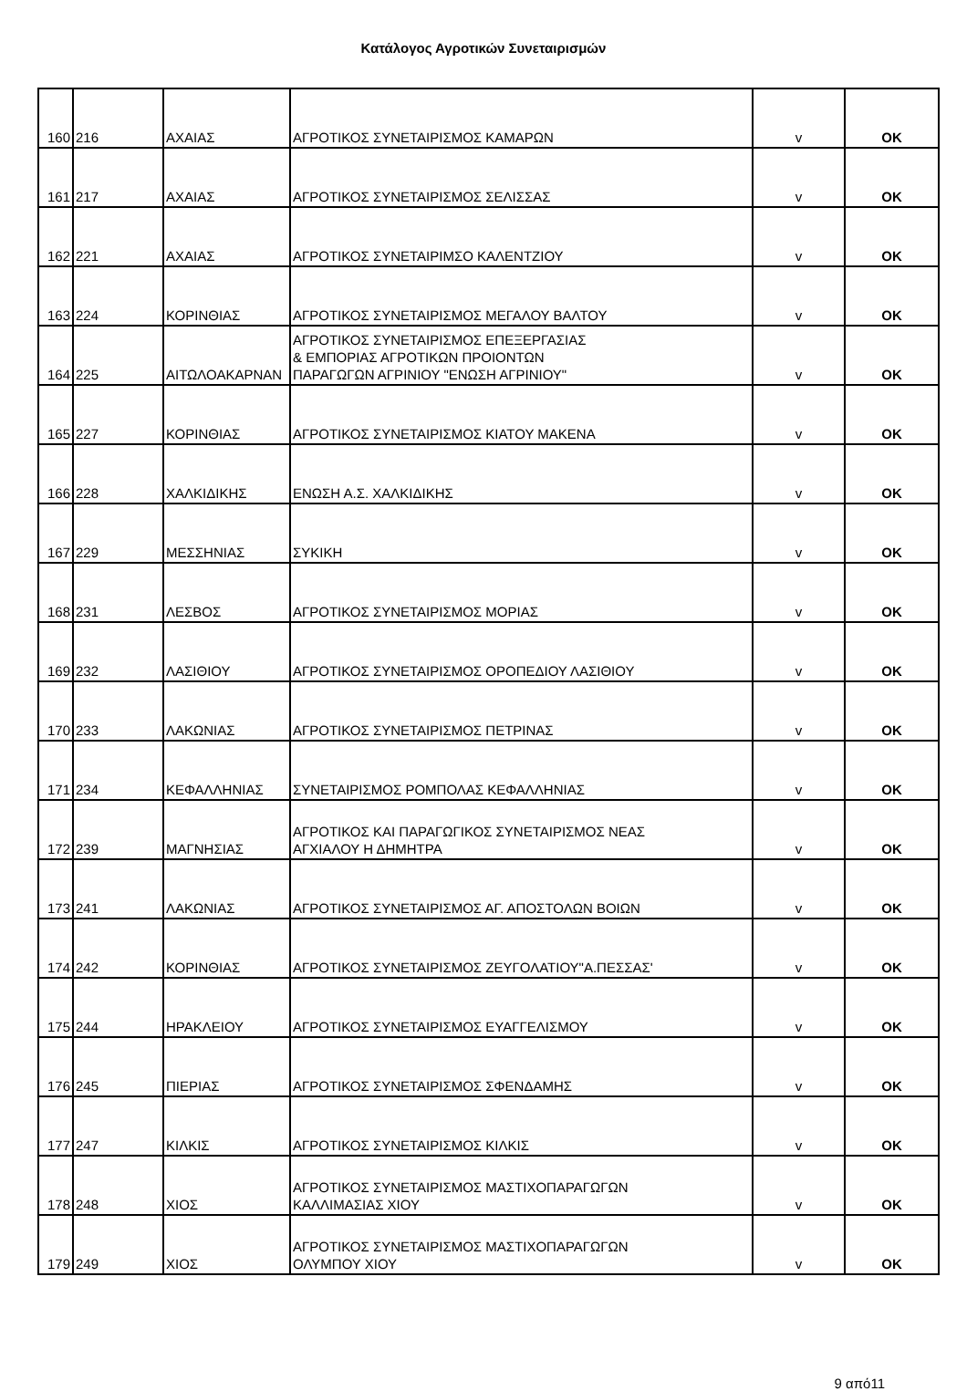Κατάλογος Αγροτικών Συνεταιρισμών
| 160 | 216 | ΑΧΑΙΑΣ | ΑΓΡΟΤΙΚΟΣ ΣΥΝΕΤΑΙΡΙΣΜΟΣ ΚΑΜΑΡΩΝ | v | OK |
| 161 | 217 | ΑΧΑΙΑΣ | ΑΓΡΟΤΙΚΟΣ ΣΥΝΕΤΑΙΡΙΣΜΟΣ ΣΕΛΙΣΣΑΣ | v | OK |
| 162 | 221 | ΑΧΑΙΑΣ | ΑΓΡΟΤΙΚΟΣ ΣΥΝΕΤΑΙΡΙΜΣΟ ΚΑΛΕΝΤΖΙΟΥ | v | OK |
| 163 | 224 | ΚΟΡΙΝΘΙΑΣ | ΑΓΡΟΤΙΚΟΣ ΣΥΝΕΤΑΙΡΙΣΜΟΣ ΜΕΓΑΛΟΥ ΒΑΛΤΟΥ | v | OK |
| 164 | 225 | ΑΙΤΩΛΟΑΚΑΡΝΑΝ | ΑΓΡΟΤΙΚΟΣ ΣΥΝΕΤΑΙΡΙΣΜΟΣ ΕΠΕΞΕΡΓΑΣΙΑΣ & ΕΜΠΟΡΙΑΣ ΑΓΡΟΤΙΚΩΝ ΠΡΟΙΟΝΤΩΝ ΠΑΡΑΓΩΓΩΝ ΑΓΡΙΝΙΟΥ "ΕΝΩΣΗ ΑΓΡΙΝΙΟΥ" | v | OK |
| 165 | 227 | ΚΟΡΙΝΘΙΑΣ | ΑΓΡΟΤΙΚΟΣ ΣΥΝΕΤΑΙΡΙΣΜΟΣ ΚΙΑΤΟΥ ΜΑΚΕΝΑ | v | OK |
| 166 | 228 | ΧΑΛΚΙΔΙΚΗΣ | ΕΝΩΣΗ Α.Σ. ΧΑΛΚΙΔΙΚΗΣ | v | OK |
| 167 | 229 | ΜΕΣΣΗΝΙΑΣ | ΣΥΚΙΚΗ | v | OK |
| 168 | 231 | ΛΕΣΒΟΣ | ΑΓΡΟΤΙΚΟΣ ΣΥΝΕΤΑΙΡΙΣΜΟΣ ΜΟΡΙΑΣ | v | OK |
| 169 | 232 | ΛΑΣΙΘΙΟΥ | ΑΓΡΟΤΙΚΟΣ ΣΥΝΕΤΑΙΡΙΣΜΟΣ ΟΡΟΠΕΔΙΟΥ ΛΑΣΙΘΙΟΥ | v | OK |
| 170 | 233 | ΛΑΚΩΝΙΑΣ | ΑΓΡΟΤΙΚΟΣ ΣΥΝΕΤΑΙΡΙΣΜΟΣ ΠΕΤΡΙΝΑΣ | v | OK |
| 171 | 234 | ΚΕΦΑΛΛΗΝΙΑΣ | ΣΥΝΕΤΑΙΡΙΣΜΟΣ ΡΟΜΠΟΛΑΣ ΚΕΦΑΛΛΗΝΙΑΣ | v | OK |
| 172 | 239 | ΜΑΓΝΗΣΙΑΣ | ΑΓΡΟΤΙΚΟΣ ΚΑΙ ΠΑΡΑΓΩΓΙΚΟΣ ΣΥΝΕΤΑΙΡΙΣΜΟΣ ΝΕΑΣ ΑΓΧΙΑΛΟΥ Η ΔΗΜΗΤΡΑ | v | OK |
| 173 | 241 | ΛΑΚΩΝΙΑΣ | ΑΓΡΟΤΙΚΟΣ ΣΥΝΕΤΑΙΡΙΣΜΟΣ ΑΓ. ΑΠΟΣΤΟΛΩΝ ΒΟΙΩΝ | v | OK |
| 174 | 242 | ΚΟΡΙΝΘΙΑΣ | ΑΓΡΟΤΙΚΟΣ ΣΥΝΕΤΑΙΡΙΣΜΟΣ ΖΕΥΓΟΛΑΤΙΟΥ"Α.ΠΕΣΣΑΣ' | v | OK |
| 175 | 244 | ΗΡΑΚΛΕΙΟΥ | ΑΓΡΟΤΙΚΟΣ ΣΥΝΕΤΑΙΡΙΣΜΟΣ ΕΥΑΓΓΕΛΙΣΜΟΥ | v | OK |
| 176 | 245 | ΠΙΕΡΙΑΣ | ΑΓΡΟΤΙΚΟΣ ΣΥΝΕΤΑΙΡΙΣΜΟΣ ΣΦΕΝΔΑΜΗΣ | v | OK |
| 177 | 247 | ΚΙΛΚΙΣ | ΑΓΡΟΤΙΚΟΣ ΣΥΝΕΤΑΙΡΙΣΜΟΣ ΚΙΛΚΙΣ | v | OK |
| 178 | 248 | ΧΙΟΣ | ΑΓΡΟΤΙΚΟΣ ΣΥΝΕΤΑΙΡΙΣΜΟΣ ΜΑΣΤΙΧΟΠΑΡΑΓΩΓΩΝ ΚΑΛΛΙΜΑΣΙΑΣ ΧΙΟΥ | v | OK |
| 179 | 249 | ΧΙΟΣ | ΑΓΡΟΤΙΚΟΣ ΣΥΝΕΤΑΙΡΙΣΜΟΣ ΜΑΣΤΙΧΟΠΑΡΑΓΩΓΩΝ ΟΛΥΜΠΟΥ ΧΙΟΥ | v | OK |
9 από11